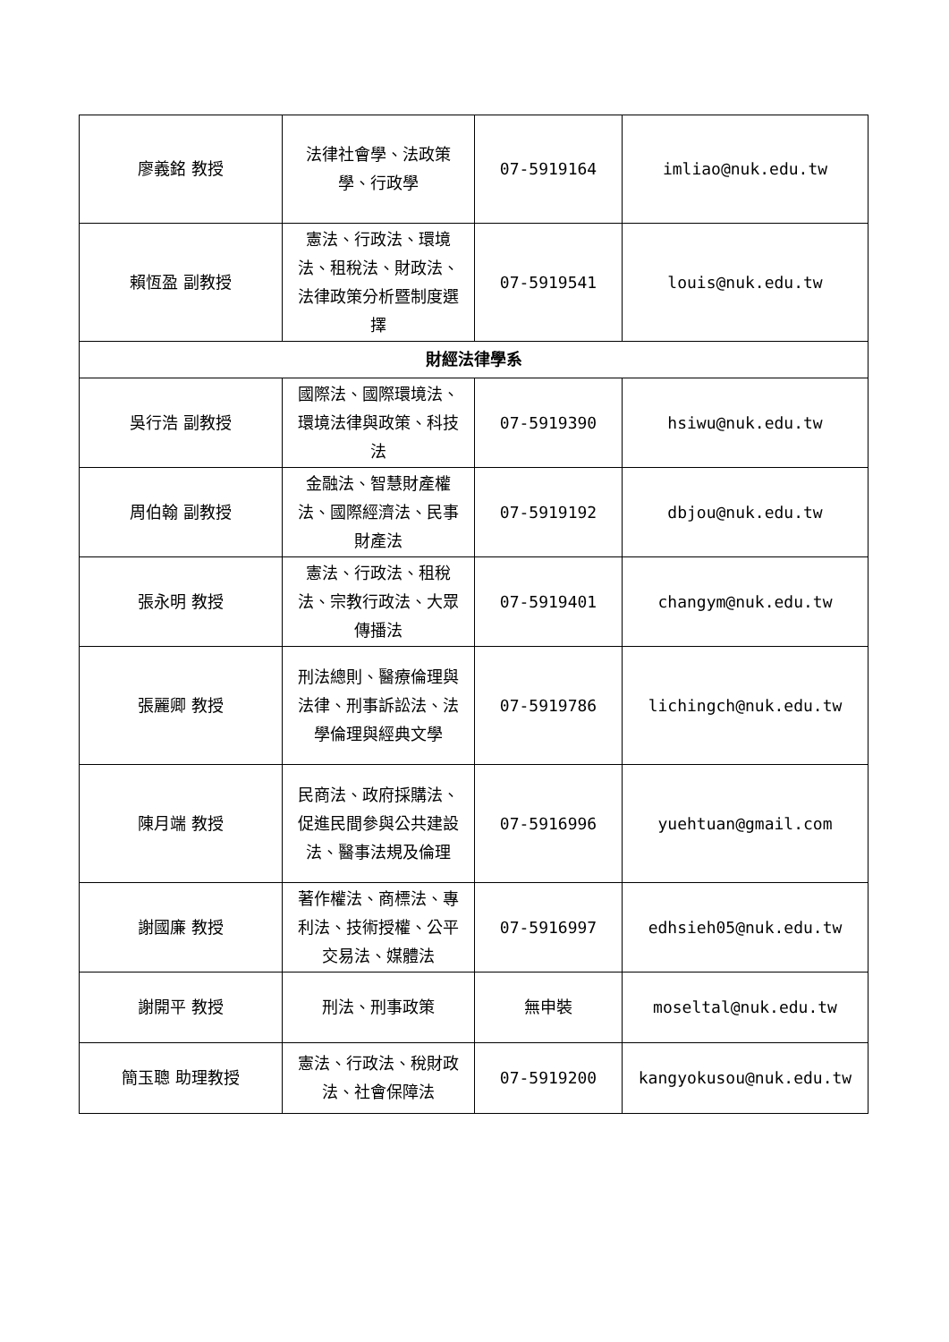| 廖義銘 教授 | 法律社會學、法政策學、行政學 | 07-5919164 | imliao@nuk.edu.tw |
| 賴恆盈 副教授 | 憲法、行政法、環境法、租稅法、財政法、法律政策分析暨制度選擇 | 07-5919541 | louis@nuk.edu.tw |
| 財經法律學系 | | | |
| 吳行浩 副教授 | 國際法、國際環境法、環境法律與政策、科技法 | 07-5919390 | hsiwu@nuk.edu.tw |
| 周伯翰 副教授 | 金融法、智慧財產權法、國際經濟法、民事財產法 | 07-5919192 | dbjou@nuk.edu.tw |
| 張永明 教授 | 憲法、行政法、租稅法、宗教行政法、大眾傳播法 | 07-5919401 | changym@nuk.edu.tw |
| 張麗卿 教授 | 刑法總則、醫療倫理與法律、刑事訴訟法、法學倫理與經典文學 | 07-5919786 | lichingch@nuk.edu.tw |
| 陳月端 教授 | 民商法、政府採購法、促進民間參與公共建設法、醫事法規及倫理 | 07-5916996 | yuehtuan@gmail.com |
| 謝國廉 教授 | 著作權法、商標法、專利法、技術授權、公平交易法、媒體法 | 07-5916997 | edhsieh05@nuk.edu.tw |
| 謝開平 教授 | 刑法、刑事政策 | 無申裝 | moseltal@nuk.edu.tw |
| 簡玉聰 助理教授 | 憲法、行政法、稅財政法、社會保障法 | 07-5919200 | kangyokusou@nuk.edu.tw |